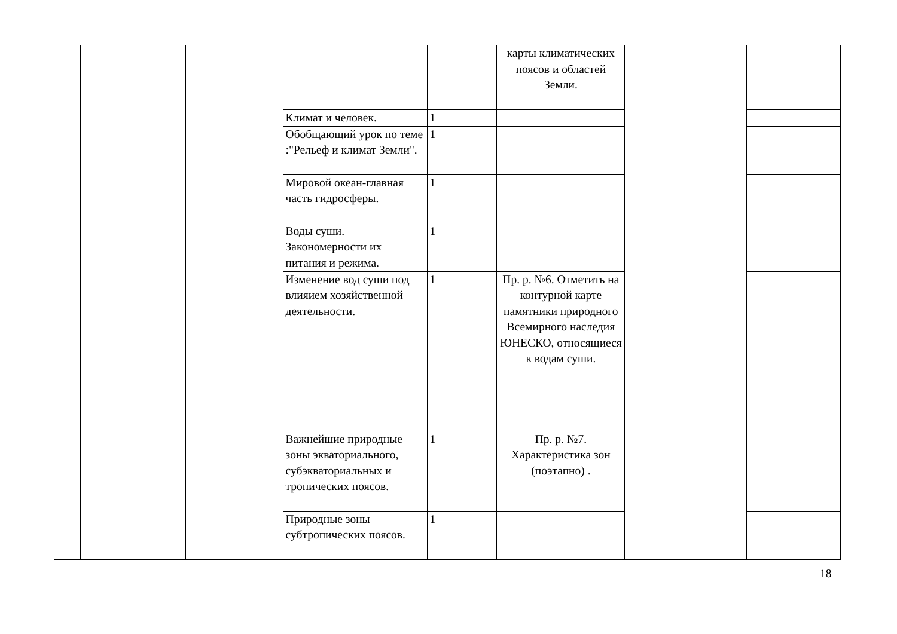| | | | | | карты климатических поясов и областей Земли. | | |
| | | | Климат и человек. | 1 | | | |
| | | | Обобщающий урок по теме :"Рельеф и климат Земли". | 1 | | | |
| | | | Мировой океан-главная часть гидросферы. | 1 | | | |
| | | | Воды суши. Закономерности их питания и режима. | 1 | | | |
| | | | Изменение вод суши под влияием хозяйственной деятельности. | 1 | Пр. р. №6. Отметить на контурной карте памятники природного Всемирного наследия ЮНЕСКО, относящиеся к водам суши. | | |
| | | | Важнейшие природные зоны экваториального, субэкваториальных и тропических поясов. | 1 | Пр. р. №7. Характеристика зон (поэтапно) . | | |
| | | | Природные зоны субтропических поясов. | 1 | | | |
18